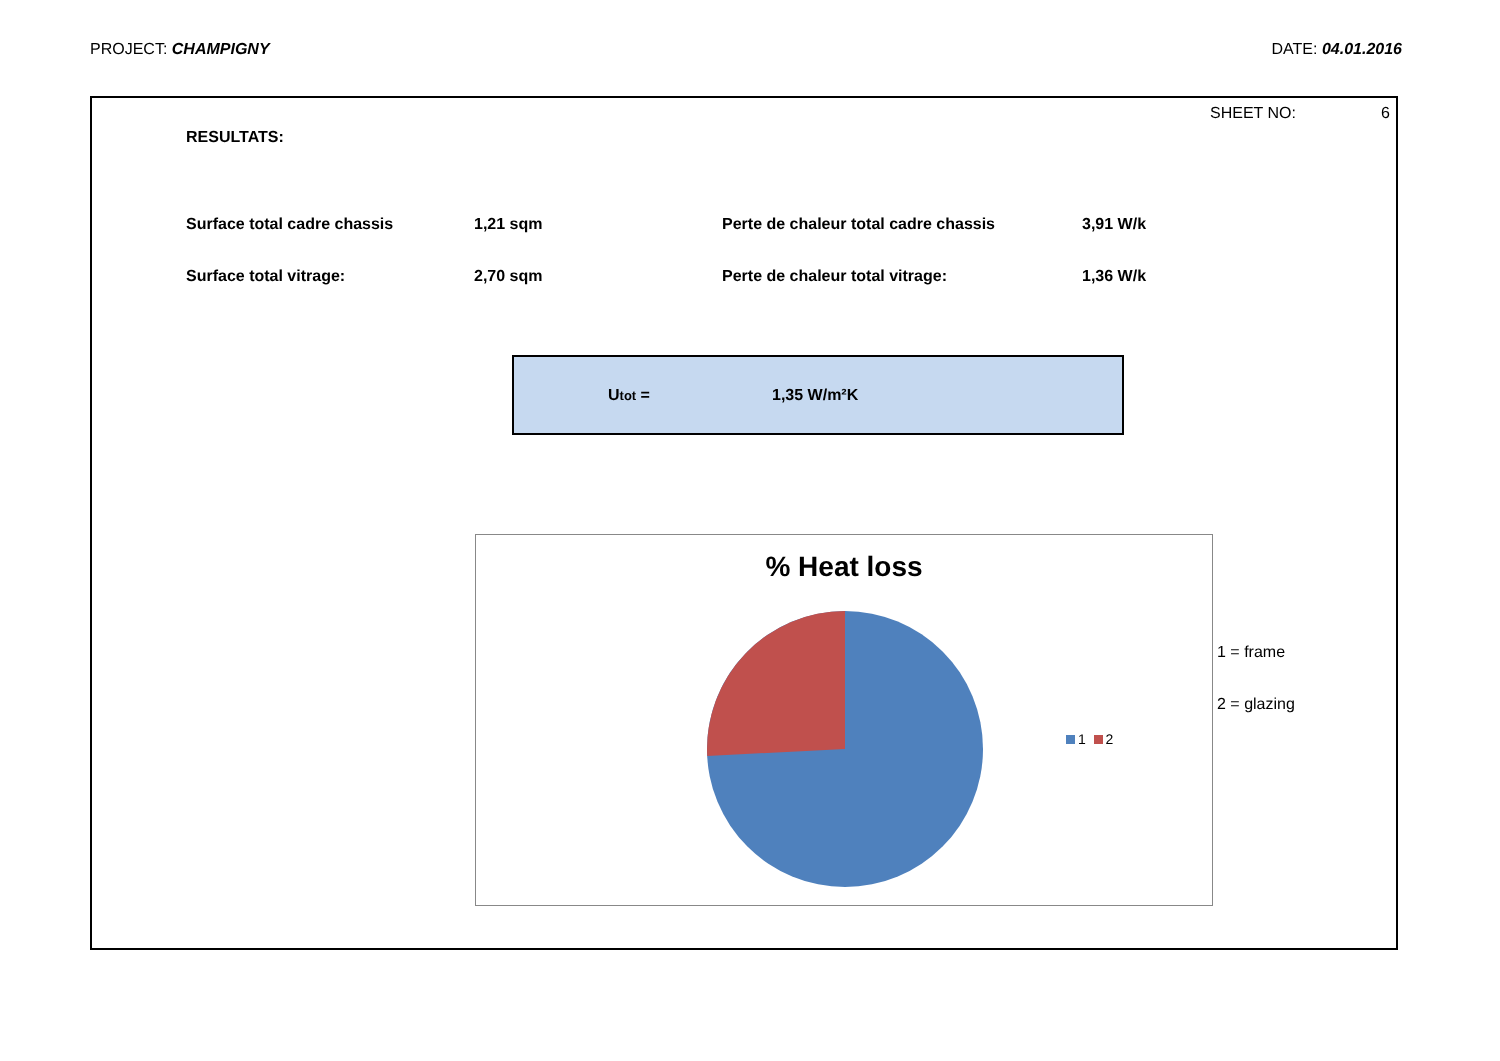PROJECT: CHAMPIGNY DATE: 04.01.2016
SHEET NO: 6
RESULTATS:
| Surface total cadre chassis | 1,21 sqm | Perte de chaleur total cadre chassis | 3,91 W/k |
| Surface total vitrage: | 2,70 sqm | Perte de chaleur total vitrage: | 1,36 W/k |
Utot = 1,35 W/m²K
% Heat loss
1 2
1 = frame
2 = glazing